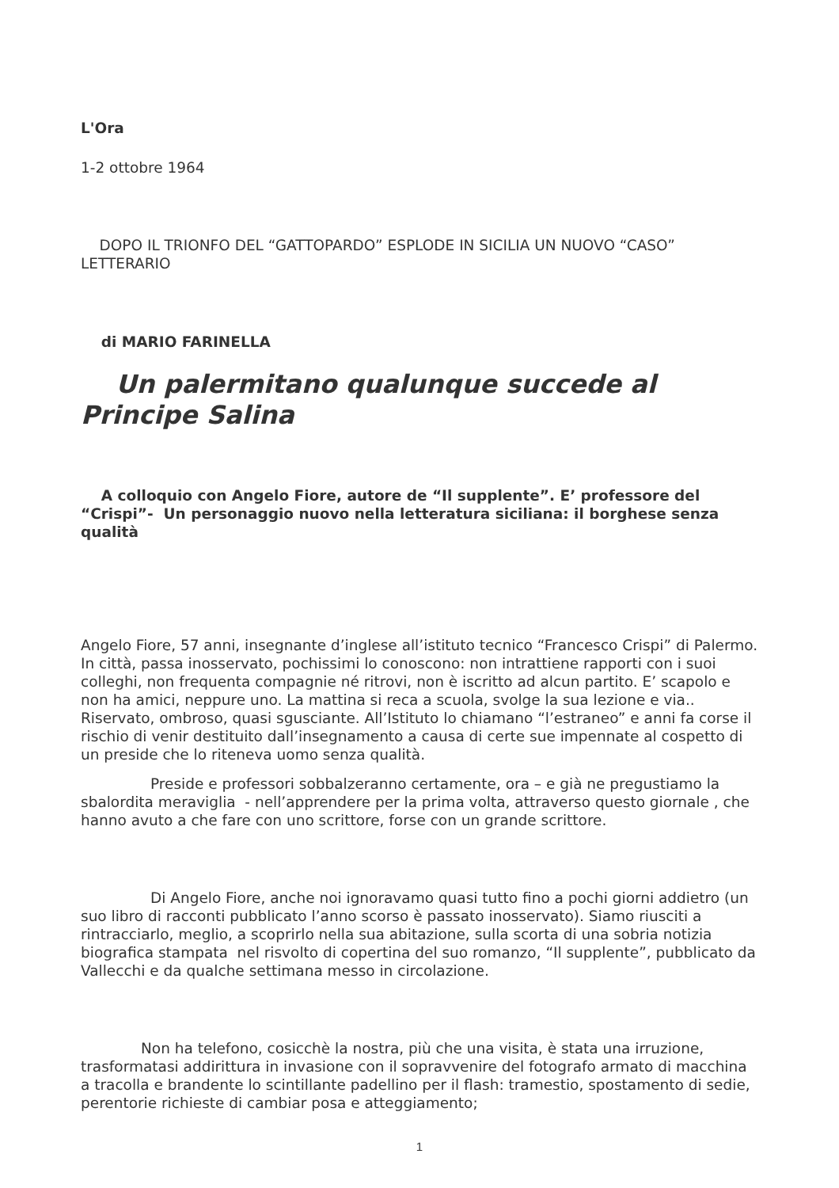L'Ora
1-2 ottobre 1964
DOPO IL TRIONFO DEL “GATTOPARDO” ESPLODE IN SICILIA UN NUOVO “CASO” LETTERARIO
di MARIO FARINELLA
Un palermitano qualunque succede al Principe Salina
A colloquio con Angelo Fiore, autore de “Il supplente”. E’ professore del “Crispi”- Un personaggio nuovo nella letteratura siciliana: il borghese senza qualità
Angelo Fiore, 57 anni, insegnante d’inglese all’istituto tecnico “Francesco Crispi” di Palermo. In città, passa inosservato, pochissimi lo conoscono: non intrattiene rapporti con i suoi colleghi, non frequenta compagnie né ritrovi, non è iscritto ad alcun partito. E’ scapolo e non ha amici, neppure uno. La mattina si reca a scuola, svolge la sua lezione e via.. Riservato, ombroso, quasi sgusciante. All’Istituto lo chiamano “l’estraneo” e anni fa corse il rischio di venir destituito dall’insegnamento a causa di certe sue impennate al cospetto di un preside che lo riteneva uomo senza qualità.
Preside e professori sobbalzeranno certamente, ora – e già ne pregustiamo la sbalordita meraviglia - nell’apprendere per la prima volta, attraverso questo giornale , che hanno avuto a che fare con uno scrittore, forse con un grande scrittore.
Di Angelo Fiore, anche noi ignoravamo quasi tutto fino a pochi giorni addietro (un suo libro di racconti pubblicato l’anno scorso è passato inosservato). Siamo riusciti a rintracciarlo, meglio, a scoprirlo nella sua abitazione, sulla scorta di una sobria notizia biografica stampata nel risvolto di copertina del suo romanzo, “Il supplente”, pubblicato da Vallecchi e da qualche settimana messo in circolazione.
Non ha telefono, cosicchè la nostra, più che una visita, è stata una irruzione, trasformatasi addirittura in invasione con il sopravvenire del fotografo armato di macchina a tracolla e brandente lo scintillante padellino per il flash: tramestio, spostamento di sedie, perentorie richieste di cambiar posa e atteggiamento;
1